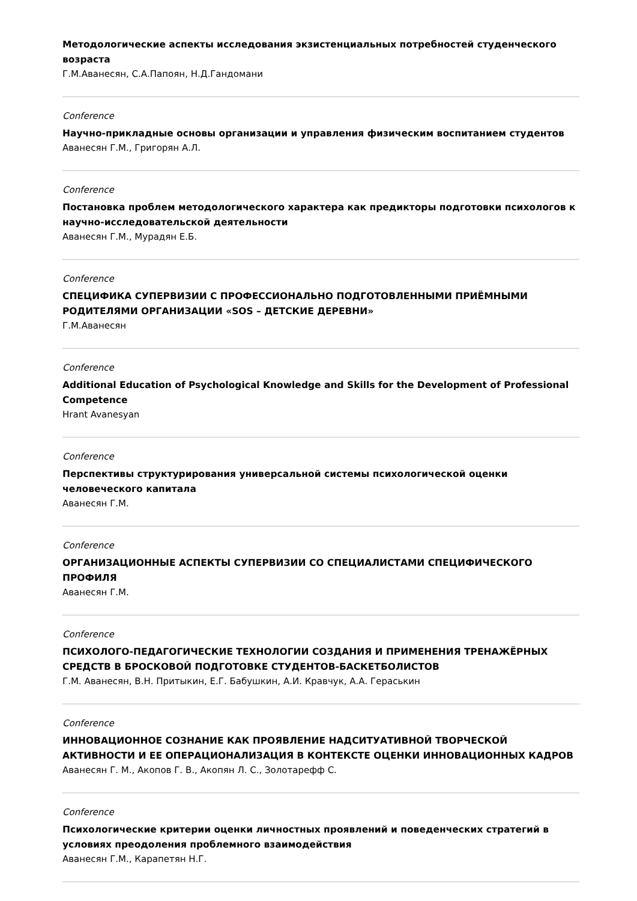Методологические аспекты исследования экзистенциальных потребностей студенческого возраста
Г.М.Аванесян, С.А.Папоян, Н.Д.Гандомани
Conference
Научно-прикладные основы организации и управления физическим воспитанием студентов
Аванесян Г.М., Григорян А.Л.
Conference
Постановка проблем методологического характера как предикторы подготовки психологов к научно-исследовательской деятельности
Аванесян Г.М., Мурадян Е.Б.
Conference
СПЕЦИФИКА СУПЕРВИЗИИ С ПРОФЕССИОНАЛЬНО ПОДГОТОВЛЕННЫМИ ПРИЁМНЫМИ РОДИТЕЛЯМИ ОРГАНИЗАЦИИ «SOS – ДЕТСКИЕ ДЕРЕВНИ»
Г.М.Аванесян
Conference
Additional Education of Psychological Knowledge and Skills for the Development of Professional Competence
Hrant Avanesyan
Conference
Перспективы структурирования универсальной системы психологической оценки человеческого капитала
Аванесян Г.М.
Conference
ОРГАНИЗАЦИОННЫЕ АСПЕКТЫ СУПЕРВИЗИИ СО СПЕЦИАЛИСТАМИ СПЕЦИФИЧЕСКОГО ПРОФИЛЯ
Аванесян Г.М.
Conference
ПСИХОЛОГО-ПЕДАГОГИЧЕСКИЕ ТЕХНОЛОГИИ СОЗДАНИЯ И ПРИМЕНЕНИЯ ТРЕНАЖЁРНЫХ СРЕДСТВ В БРОСКОВОЙ ПОДГОТОВКЕ СТУДЕНТОВ-БАСКЕТБОЛИСТОВ
Г.М. Аванесян, В.Н. Притыкин, Е.Г. Бабушкин, А.И. Кравчук, А.А. Гераськин
Conference
ИННОВАЦИОННОЕ СОЗНАНИЕ КАК ПРОЯВЛЕНИЕ НАДСИТУАТИВНОЙ ТВОРЧЕСКОЙ АКТИВНОСТИ И ЕЕ ОПЕРАЦИОНАЛИЗАЦИЯ В КОНТЕКСТЕ ОЦЕНКИ ИННОВАЦИОННЫХ КАДРОВ
Аванесян Г. М., Акопов Г. В., Акопян Л. С., Золотарефф С.
Conference
Психологические критерии оценки личностных проявлений и поведенческих стратегий в условиях преодоления проблемного взаимодействия
Аванесян Г.М., Карапетян Н.Г.